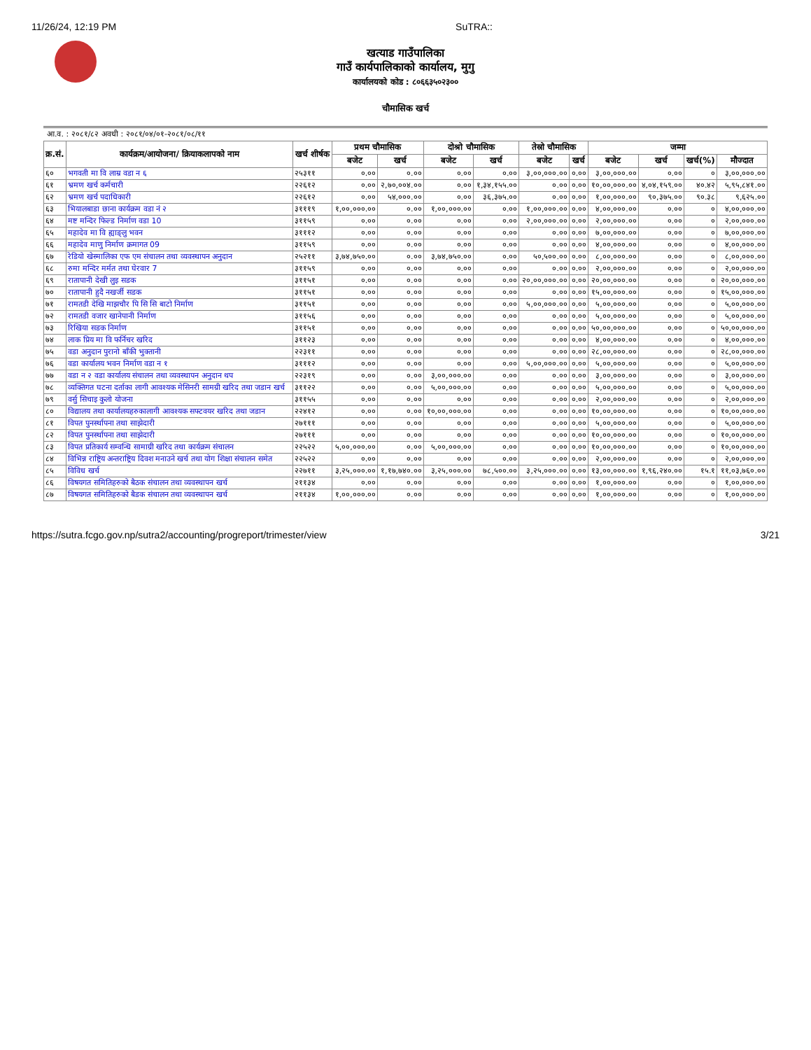11/26/24, 12:19 PM SuTRA::
खत्याड गाउँपालिका
गाउँ कार्यपालिकाको कार्यालय, मुगु
कार्यालयको कोड : ८०६६३५०२३००
चौमासिक खर्च
आ.व. : २०८१/८२ अवधी : २०८१/०४/०१-२०८१/०८/११
| क्र.सं. | कार्यक्रम/आयोजना/ क्रियाकलापको नाम | खर्च शीर्षक | प्रथम चौमासिक | | दोश्रो चौमासिक | | तेस्रो चौमासिक | | जम्मा | | | |
| --- | --- | --- | --- | --- | --- | --- | --- | --- | --- | --- | --- | --- |
| | | | बजेट | खर्च | बजेट | खर्च | बजेट | खर्च | बजेट | खर्च | खर्च(%) | मौज्दात |
| ६० | भगवती मा वि लाम्र वडा न ६ | २५३११ | ०.०० | ०.०० | ०.०० | ०.०० | ३,००,०००.०० | ०.०० | ३,००,०००.०० | ०.०० | ० | ३,००,०००.०० |
| ६१ | भ्रमण खर्च कर्मचारी | २२६१२ | ०.०० | २,७०,००४.०० | ०.०० | १,३४,१५५.०० | ०.०० | ०.०० | १०,००,०००.०० | ४,०४,१५९.०० | ४०.४२ | ५,९५,८४१.०० |
| ६२ | भ्रमण खर्च पदाधिकारी | २२६१२ | ०.०० | ५४,०००.०० | ०.०० | ३६,३७५.०० | ०.०० | ०.०० | १,००,०००.०० | ९०,३७५.०० | ९०.३८ | ९,६२५.०० |
| ६३ | भियालबाडा छाना कार्यक्रम वडा नं २ | ३१११९ | १,००,०००.०० | ०.०० | १,००,०००.०० | ०.०० | १,००,०००.०० | ०.०० | ४,००,०००.०० | ०.०० | ० | ४,००,०००.०० |
| ६४ | मष्ट मन्दिर फिल्ड निर्माण वडा 10 | ३११५९ | ०.०० | ०.०० | ०.०० | ०.०० | २,००,०००.०० | ०.०० | २,००,०००.०० | ०.०० | ० | २,००,०००.०० |
| ६५ | महादेव मा वि ह्याङ्लु भवन | ३१११२ | ०.०० | ०.०० | ०.०० | ०.०० | ०.०० | ०.०० | ७,००,०००.०० | ०.०० | ० | ७,००,०००.०० |
| ६६ | महादेव माणु निर्माण क्रमागत 09 | ३११५९ | ०.०० | ०.०० | ०.०० | ०.०० | ०.०० | ०.०० | ४,००,०००.०० | ०.०० | ० | ४,००,०००.०० |
| ६७ | रेडियो खेस्मालिका एफ एम संचालन तथा व्यवस्थापन अनुदान | २५२११ | ३,७४,७५०.०० | ०.०० | ३,७४,७५०.०० | ०.०० | ५०,५००.०० | ०.०० | ८,००,०००.०० | ०.०० | ० | ८,००,०००.०० |
| ६८ | रुमा मन्दिर मर्मत तथा घेरवार 7 | ३११५९ | ०.०० | ०.०० | ०.०० | ०.०० | ०.०० | ०.०० | २,००,०००.०० | ०.०० | ० | २,००,०००.०० |
| ६९ | रातापानी देखी लुइ सडक | ३११५१ | ०.०० | ०.०० | ०.०० | ०.०० | २०,००,०००.०० | ०.०० | २०,००,०००.०० | ०.०० | ० | २०,००,०००.०० |
| ७० | रातापानी हुदै नखर्जी सडक | ३११५१ | ०.०० | ०.०० | ०.०० | ०.०० | ०.०० | ०.०० | १५,००,०००.०० | ०.०० | ० | १५,००,०००.०० |
| ७१ | रामतडी देखि माझचौर पि सि सि बाटो निर्माण | ३११५१ | ०.०० | ०.०० | ०.०० | ०.०० | ५,००,०००.०० | ०.०० | ५,००,०००.०० | ०.०० | ० | ५,००,०००.०० |
| ७२ | रामतडी वजार खानेपानी निर्माण | ३११५६ | ०.०० | ०.०० | ०.०० | ०.०० | ०.०० | ०.०० | ५,००,०००.०० | ०.०० | ० | ५,००,०००.०० |
| ७३ | रिखिया सडक निर्माण | ३११५१ | ०.०० | ०.०० | ०.०० | ०.०० | ०.०० | ०.०० | ५०,००,०००.०० | ०.०० | ० | ५०,००,०००.०० |
| ७४ | लाक प्रिय मा वि फर्निचर खरिद | ३११२३ | ०.०० | ०.०० | ०.०० | ०.०० | ०.०० | ०.०० | ४,००,०००.०० | ०.०० | ० | ४,००,०००.०० |
| ७५ | वडा अनुदान पुरानो बाँकी भुक्तानी | २२३११ | ०.०० | ०.०० | ०.०० | ०.०० | ०.०० | ०.०० | २८,००,०००.०० | ०.०० | ० | २८,००,०००.०० |
| ७६ | वडा कार्यालय भवन निर्माण वडा न १ | ३१११२ | ०.०० | ०.०० | ०.०० | ०.०० | ५,००,०००.०० | ०.०० | ५,००,०००.०० | ०.०० | ० | ५,००,०००.०० |
| ७७ | वडा न २ वडा कार्यालय संचालन तथा व्यवस्थापन अनुदान थप | २२३१९ | ०.०० | ०.०० | ३,००,०००.०० | ०.०० | ०.०० | ०.०० | ३,००,०००.०० | ०.०० | ० | ३,००,०००.०० |
| ७८ | व्यक्तिगत घटना दर्ताका लागी आवश्यक मेसिनरी सामग्री खरिद तथा जडान खर्च | ३११२२ | ०.०० | ०.०० | ५,००,०००.०० | ०.०० | ०.०० | ०.०० | ५,००,०००.०० | ०.०० | ० | ५,००,०००.०० |
| ७९ | वर्सु सिचाइ कुलो योजना | ३११५५ | ०.०० | ०.०० | ०.०० | ०.०० | ०.०० | ०.०० | २,००,०००.०० | ०.०० | ० | २,००,०००.०० |
| ८० | विद्यालय तथा कार्यालयहरुकालागी आवश्यक सफ्टवयर खरिद तथा जडान | २२४१२ | ०.०० | ०.०० | १०,००,०००.०० | ०.०० | ०.०० | ०.०० | १०,००,०००.०० | ०.०० | ० | १०,००,०००.०० |
| ८१ | विपत पुनर्स्थापना तथा साझेदारी | २७१११ | ०.०० | ०.०० | ०.०० | ०.०० | ०.०० | ०.०० | ५,००,०००.०० | ०.०० | ० | ५,००,०००.०० |
| ८२ | विपत पुनर्स्थापना तथा साझेदारी | २७१११ | ०.०० | ०.०० | ०.०० | ०.०० | ०.०० | ०.०० | १०,००,०००.०० | ०.०० | ० | १०,००,०००.०० |
| ८३ | विपत प्रतिकार्य सम्वन्धि सामाग्री खरिद तथा कार्यक्रम संचालन | २२५२२ | ५,००,०००.०० | ०.०० | ५,००,०००.०० | ०.०० | ०.०० | ०.०० | १०,००,०००.०० | ०.०० | ० | १०,००,०००.०० |
| ८४ | विभिन्न राष्ट्रिय अन्तराष्ट्रिय दिवश मनाउने खर्च तथा योग शिक्षा संचालन समेत | २२५२२ | ०.०० | ०.०० | ०.०० | ०.०० | ०.०० | ०.०० | २,००,०००.०० | ०.०० | ० | २,००,०००.०० |
| ८५ | विविध खर्च | २२७११ | ३,२५,०००.०० | १,१७,७४०.०० | ३,२५,०००.०० | ७८,५००.०० | ३,२५,०००.०० | ०.०० | १३,००,०००.०० | १,९६,२४०.०० | १५.१ | ११,०३,७६०.०० |
| ८६ | विषयगत समितिहरुको बैठक संचालन तथा व्यवस्थापन खर्च | २११३४ | ०.०० | ०.०० | ०.०० | ०.०० | ०.०० | ०.०० | १,००,०००.०० | ०.०० | ० | १,००,०००.०० |
| ८७ | विषयगत समितिहरुको बैडक संचालन तथा व्यवस्थापन खर्च | २११३४ | १,००,०००.०० | ०.०० | ०.०० | ०.०० | ०.०० | ०.०० | १,००,०००.०० | ०.०० | ० | १,००,०००.०० |
https://sutra.fcgo.gov.np/sutra2/accounting/progreport/trimester/view 3/21